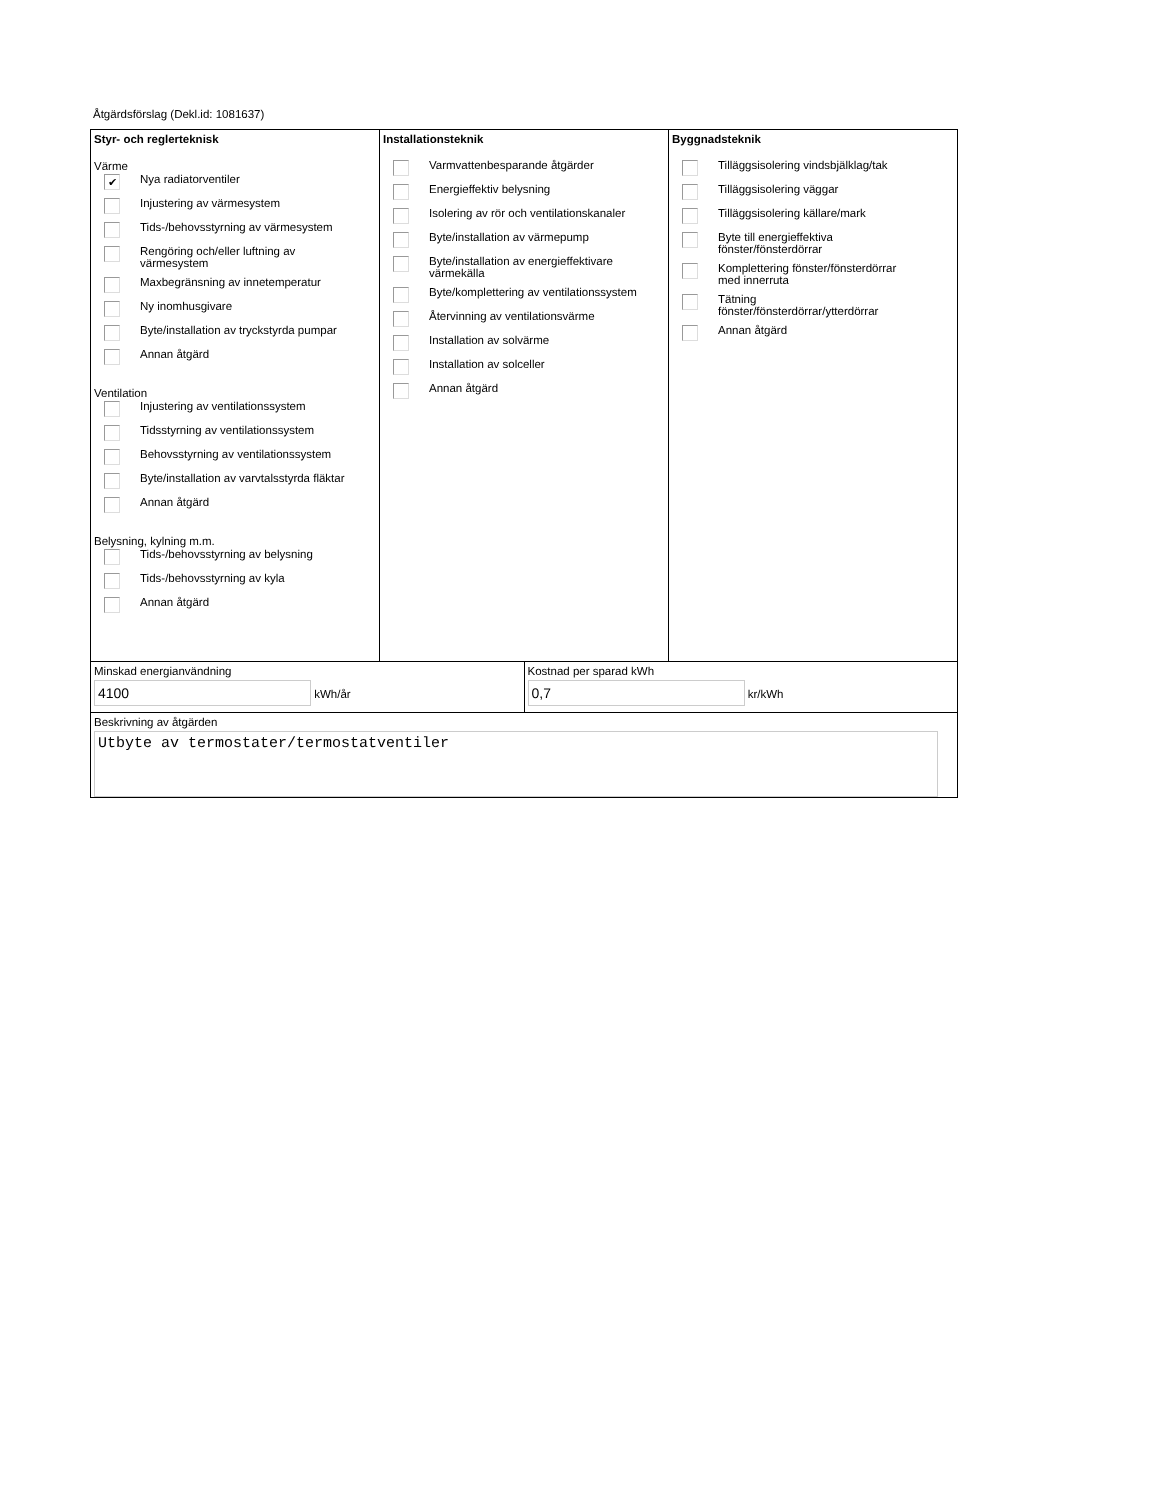Åtgärdsförslag (Dekl.id: 1081637)
Styr- och reglerteknisk
Värme
✔ Nya radiatorventiler
Injustering av värmesystem
Tids-/behovsstyrning av värmesystem
Rengöring och/eller luftning av
värmesystem
Maxbegränsning av innetemperatur
Ny inomhusgivare
Byte/installation av tryckstyrda pumpar
Annan åtgärd
Ventilation
Injustering av ventilationssystem
Tidsstyrning av ventilationssystem
Behovsstyrning av ventilationssystem
Byte/installation av varvtalsstyrda fläktar
Annan åtgärd
Belysning, kylning m.m.
Tids-/behovsstyrning av belysning
Tids-/behovsstyrning av kyla
Annan åtgärd
Installationsteknik
Varmvattenbesparande åtgärder
Energieffektiv belysning
Isolering av rör och ventilationskanaler
Byte/installation av värmepump
Byte/installation av energieffektivare
värmekälla
Byte/komplettering av ventilationssystem
Återvinning av ventilationsvärme
Installation av solvärme
Installation av solceller
Annan åtgärd
Byggnadsteknik
Tilläggsisolering vindsbjälklag/tak
Tilläggsisolering väggar
Tilläggsisolering källare/mark
Byte till energieffektiva
fönster/fönsterdörrar
Komplettering fönster/fönsterdörrar
med innerruta
Tätning
fönster/fönsterdörrar/ytterdörrar
Annan åtgärd
Minskad energianvändning
4100 kWh/år
Kostnad per sparad kWh
0,7 kr/kWh
Beskrivning av åtgärden
Utbyte av termostater/termostatventiler